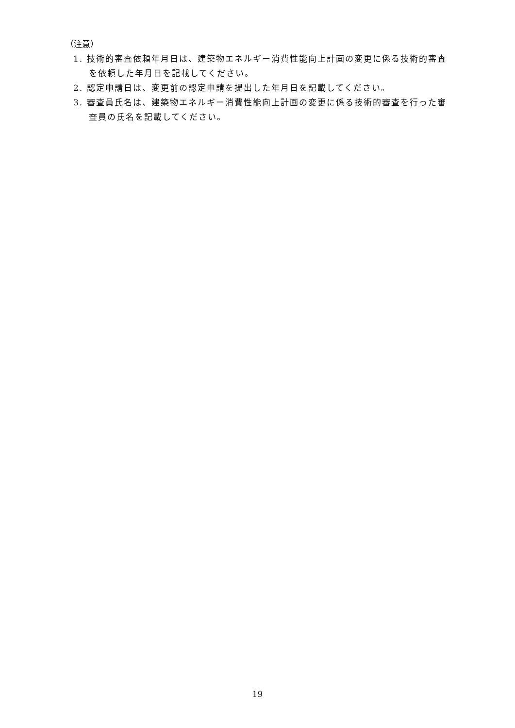（注意）
1. 技術的審査依頼年月日は、建築物エネルギー消費性能向上計画の変更に係る技術的審査を依頼した年月日を記載してください。
2. 認定申請日は、変更前の認定申請を提出した年月日を記載してください。
3. 審査員氏名は、建築物エネルギー消費性能向上計画の変更に係る技術的審査を行った審査員の氏名を記載してください。
19